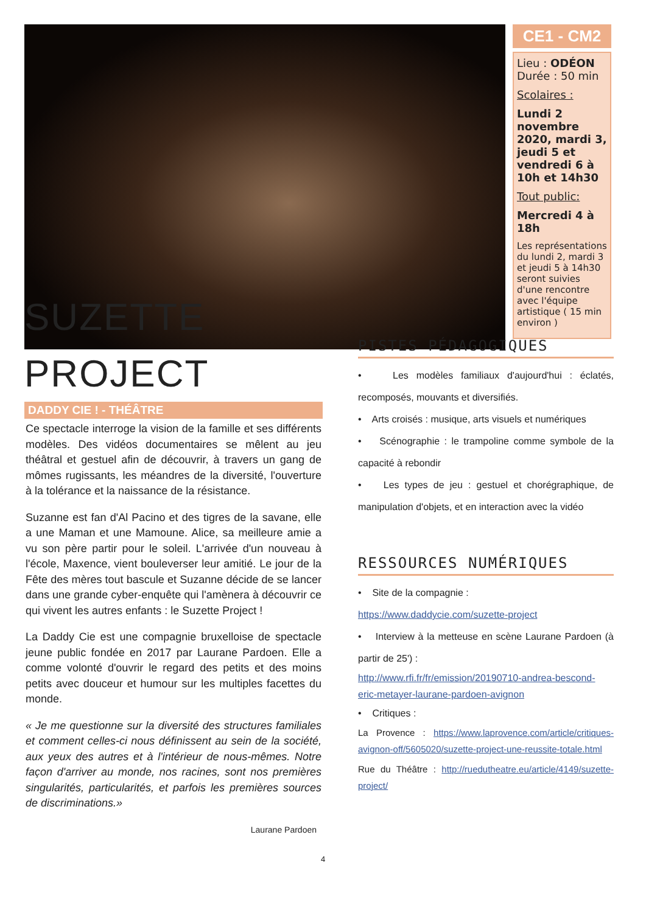CE1 - CM2
Lieu : ODÉON
Durée : 50 min
Scolaires :
Lundi 2 novembre 2020, mardi 3, jeudi 5 et vendredi 6 à 10h et 14h30
Tout public:
Mercredi 4 à 18h
Les représentations du lundi 2, mardi 3 et jeudi 5 à 14h30 seront suivies d'une rencontre avec l'équipe artistique ( 15 min environ )
SUZETTE
PROJECT
DADDY CIE ! - THÉÂTRE
Ce spectacle interroge la vision de la famille et ses différents modèles. Des vidéos documentaires se mêlent au jeu théâtral et gestuel afin de découvrir, à travers un gang de mômes rugissants, les méandres de la diversité, l'ouverture à la tolérance et la naissance de la résistance.
Suzanne est fan d'Al Pacino et des tigres de la savane, elle a une Maman et une Mamoune. Alice, sa meilleure amie a vu son père partir pour le soleil. L'arrivée d'un nouveau à l'école, Maxence, vient bouleverser leur amitié. Le jour de la Fête des mères tout bascule et Suzanne décide de se lancer dans une grande cyber-enquête qui l'amènera à découvrir ce qui vivent les autres enfants : le Suzette Project !
La Daddy Cie est une compagnie bruxelloise de spectacle jeune public fondée en 2017 par Laurane Pardoen. Elle a comme volonté d'ouvrir le regard des petits et des moins petits avec douceur et humour sur les multiples facettes du monde.
« Je me questionne sur la diversité des structures familiales et comment celles-ci nous définissent au sein de la société, aux yeux des autres et à l'intérieur de nous-mêmes. Notre façon d'arriver au monde, nos racines, sont nos premières singularités, particularités, et parfois les premières sources de discriminations.»
Laurane Pardoen
PISTES PÉDAGOGIQUES
• Les modèles familiaux d'aujourd'hui : éclatés, recomposés, mouvants et diversifiés.
• Arts croisés : musique, arts visuels et numériques
• Scénographie : le trampoline comme symbole de la capacité à rebondir
• Les types de jeu : gestuel et chorégraphique, de manipulation d'objets, et en interaction avec la vidéo
RESSOURCES NUMÉRIQUES
• Site de la compagnie :
https://www.daddycie.com/suzette-project
• Interview à la metteuse en scène Laurane Pardoen (à partir de 25') :
http://www.rfi.fr/fr/emission/20190710-andrea-bescond-eric-metayer-laurane-pardoen-avignon
• Critiques :
La Provence : https://www.laprovence.com/article/critiques-avignon-off/5605020/suzette-project-une-reussite-totale.html
Rue du Théâtre : http://ruedutheatre.eu/article/4149/suzette-project/
4